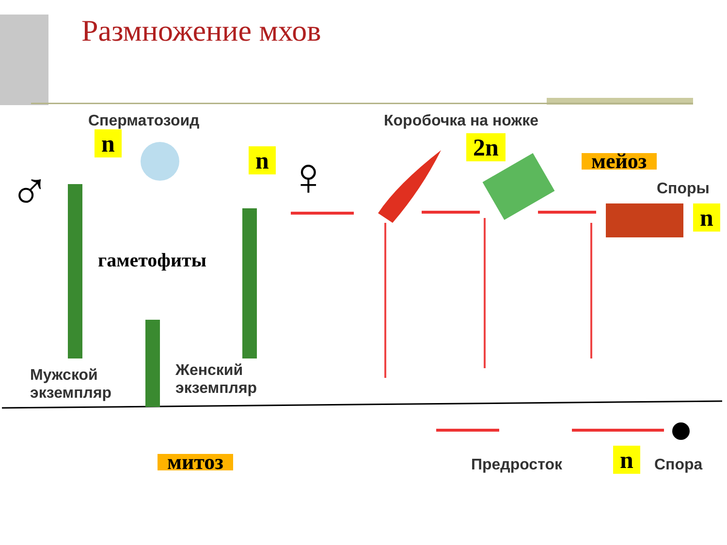Размножение мхов
Сперматозоид Коробочка на ножке
Споры
Мужской
экземпляр
Женский
экземпляр
Предросток Спора
гаметофиты
♂ ♀
n
n 2n
мейоз
n
митоз n